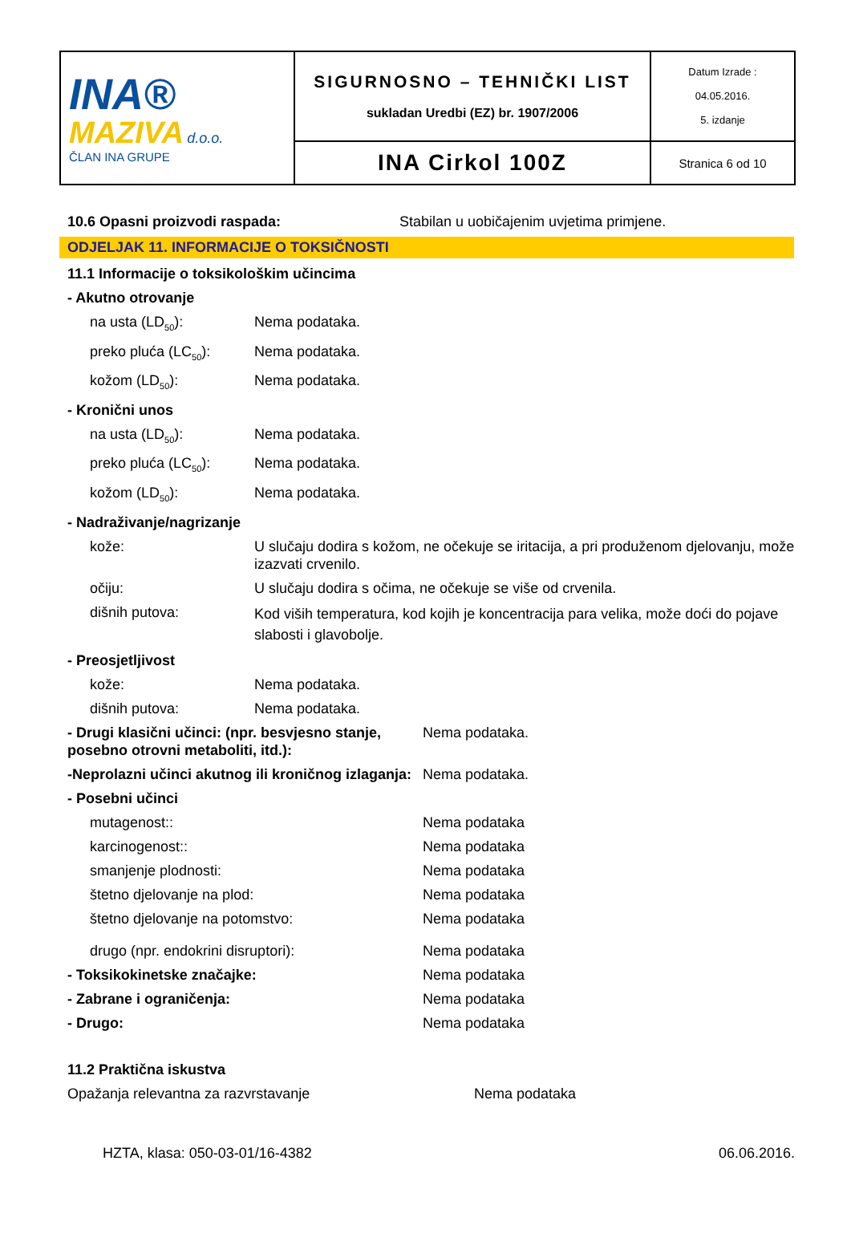| INA® MAZIVA d.o.o. ČLAN INA GRUPE | SIGURNOSNO – TEHNIČKI LIST sukladan Uredbi (EZ) br. 1907/2006 | Datum Izrade : 04.05.2016. 5. izdanje |
| | INA Cirkol 100Z | Stranica 6 od 10 |
10.6 Opasni proizvodi raspada: Stabilan u uobičajenim uvjetima primjene.
ODJELJAK 11. INFORMACIJE O TOKSIČNOSTI
11.1 Informacije o toksikološkim učincima
- Akutno otrovanje
na usta (LD<sub>50</sub>): Nema podataka.
preko pluća (LC<sub>50</sub>): Nema podataka.
kožom (LD<sub>50</sub>): Nema podataka.
- Kronični unos
na usta (LD<sub>50</sub>): Nema podataka.
preko pluća (LC<sub>50</sub>): Nema podataka.
kožom (LD<sub>50</sub>): Nema podataka.
- Nadraživanje/nagrizanje
kože: U slučaju dodira s kožom, ne očekuje se iritacija, a pri produženom djelovanju, može izazvati crvenilo.
očiju: U slučaju dodira s očima, ne očekuje se više od crvenila.
dišnih putova: Kod viših temperatura, kod kojih je koncentracija para velika, može doći do pojave slabosti i glavobolje.
- Preosjetljivost
kože: Nema podataka.
dišnih putova: Nema podataka.
- Drugi klasični učinci: (npr. besvjesno stanje, posebno otrovni metaboliti, itd.): Nema podataka.
-Neprolazni učinci akutnog ili kroničnog izlaganja: Nema podataka.
- Posebni učinci
mutagenost:: Nema podataka
karcinogenost:: Nema podataka
smanjenje plodnosti: Nema podataka
štetno djelovanje na plod: Nema podataka
štetno djelovanje na potomstvo: Nema podataka
drugo (npr. endokrini disruptori): Nema podataka
- Toksikokinetske značajke: Nema podataka
- Zabrane i ograničenja: Nema podataka
- Drugo: Nema podataka
11.2 Praktična iskustva
Opažanja relevantna za razvrstavanje Nema podataka
HZTA, klasa: 050-03-01/16-4382 06.06.2016.